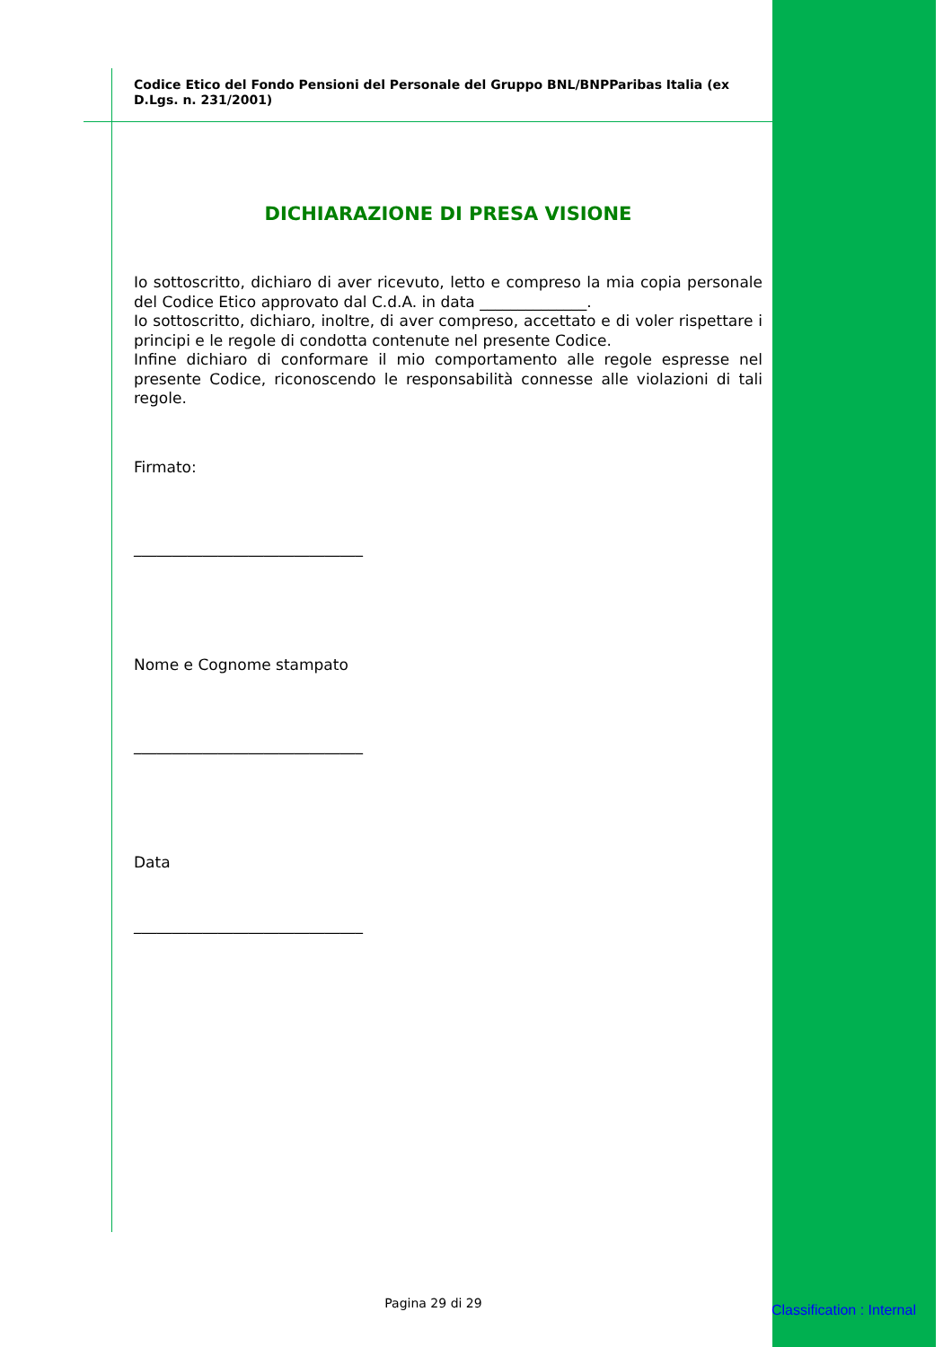Codice Etico del Fondo Pensioni del Personale del Gruppo BNL/BNPParibas Italia (ex D.Lgs. n. 231/2001)
DICHIARAZIONE DI PRESA VISIONE
Io sottoscritto, dichiaro di aver ricevuto, letto e compreso la mia copia personale del Codice Etico approvato dal C.d.A. in data ______________.
Io sottoscritto, dichiaro, inoltre, di aver compreso, accettato e di voler rispettare i principi e le regole di condotta contenute nel presente Codice.
Infine dichiaro di conformare il mio comportamento alle regole espresse nel presente Codice, riconoscendo le responsabilità connesse alle violazioni di tali regole.
Firmato:
______________________________
Nome e Cognome stampato
______________________________
Data
______________________________
Pagina 29 di 29 Classification : Internal